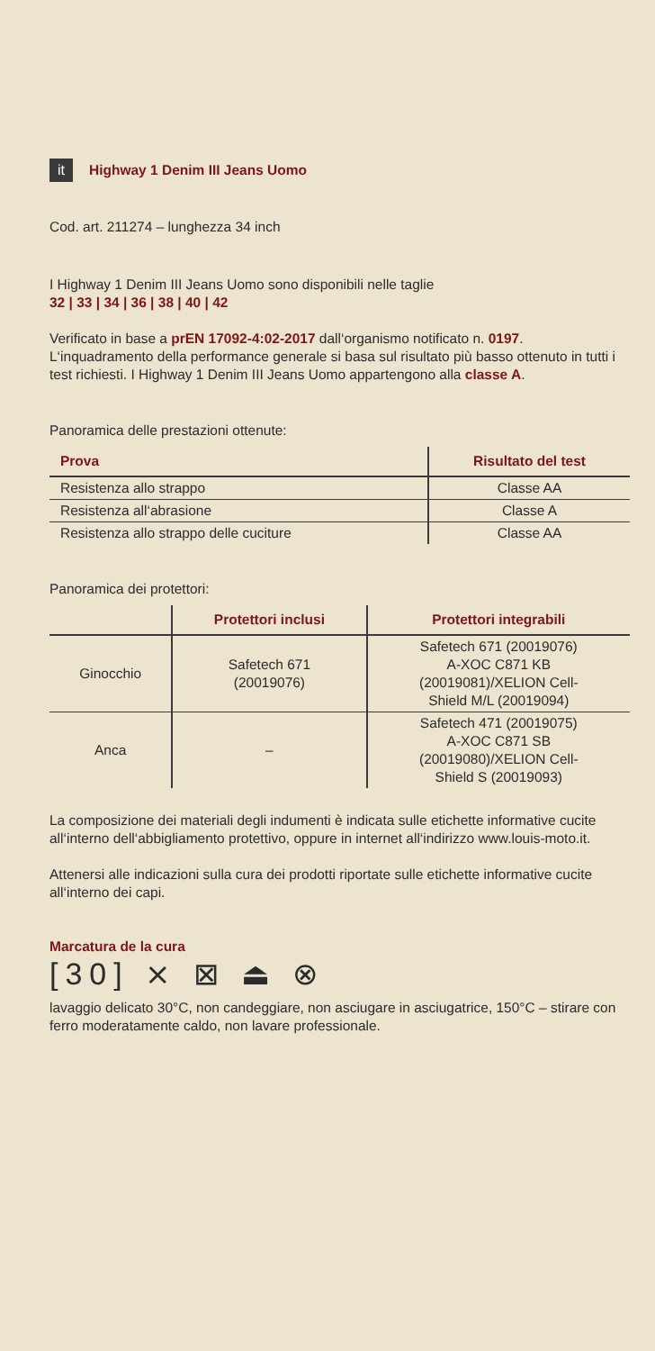it Highway 1 Denim III Jeans Uomo
Cod. art. 211274 – lunghezza 34 inch
I Highway 1 Denim III Jeans Uomo sono disponibili nelle taglie
32 | 33 | 34 | 36 | 38 | 40 | 42
Verificato in base a prEN 17092-4:02-2017 dall‘organismo notificato n. 0197. L‘inquadramento della performance generale si basa sul risultato più basso ottenuto in tutti i test richiesti. I Highway 1 Denim III Jeans Uomo appartengono alla classe A.
Panoramica delle prestazioni ottenute:
| Prova | Risultato del test |
| --- | --- |
| Resistenza allo strappo | Classe AA |
| Resistenza all‘abrasione | Classe A |
| Resistenza allo strappo delle cuciture | Classe AA |
Panoramica dei protettori:
| | Protettori inclusi | Protettori integrabili |
| --- | --- | --- |
| Ginocchio | Safetech 671 (20019076) | Safetech 671 (20019076) A-XOC C871 KB (20019081)/XELION Cell- Shield M/L (20019094) |
| Anca | – | Safetech 471 (20019075) A-XOC C871 SB (20019080)/XELION Cell- Shield S (20019093) |
La composizione dei materiali degli indumenti è indicata sulle etichette informative cucite all‘interno dell‘abbigliamento protettivo, oppure in internet all‘indirizzo www.louis-moto.it.
Attenersi alle indicazioni sulla cura dei prodotti riportate sulle etichette informative cucite all‘interno dei capi.
Marcatura de la cura
[30] ⨯ ⊠ ⏏ ⊗
lavaggio delicato 30°C, non candeggiare, non asciugare in asciugatrice, 150°C – stirare con ferro moderatamente caldo, non lavare professionale.